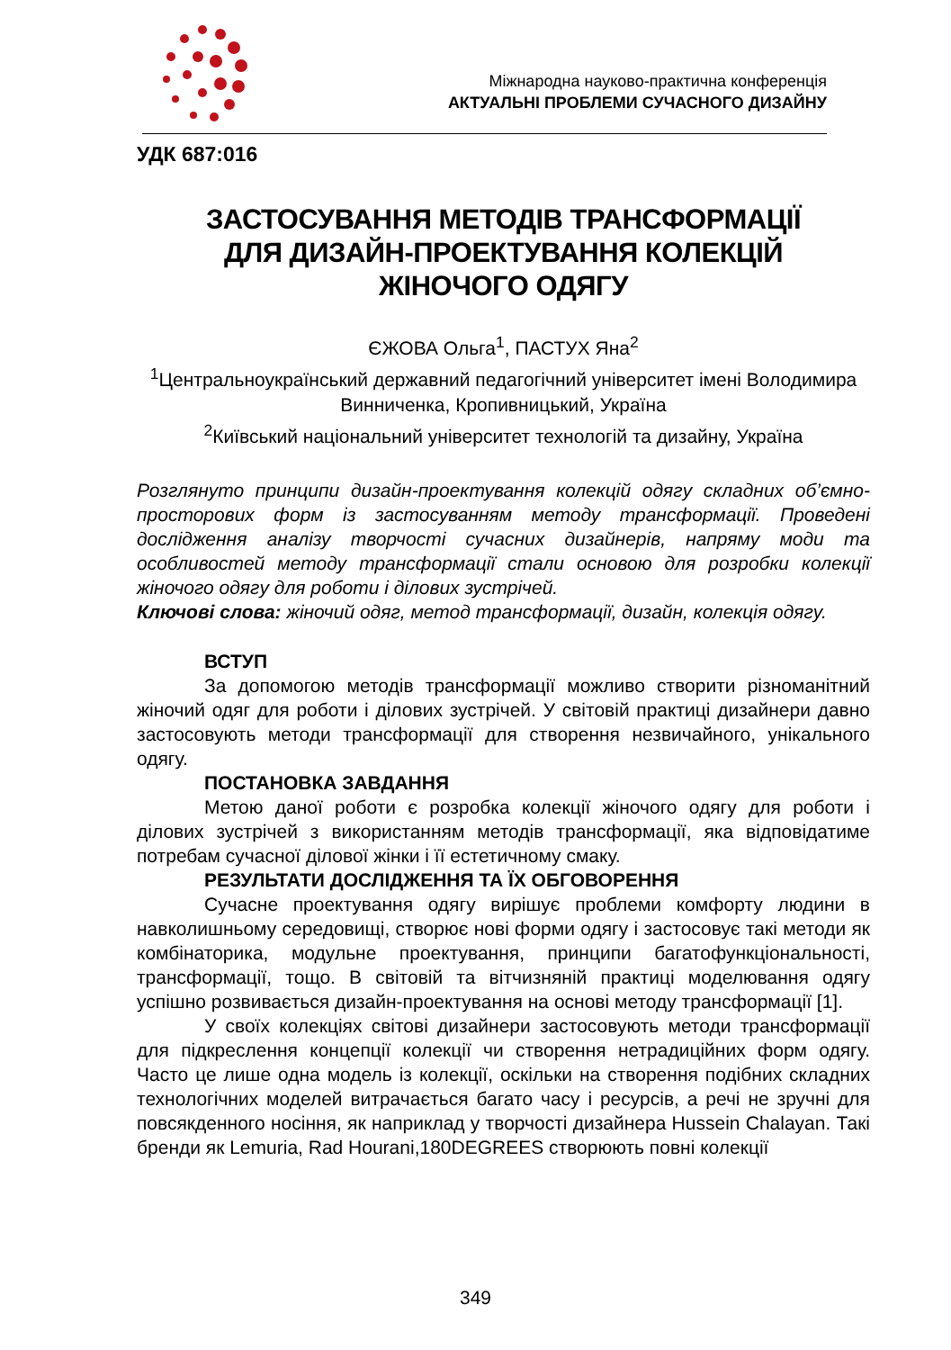Міжнародна науково-практична конференція
АКТУАЛЬНІ ПРОБЛЕМИ СУЧАСНОГО ДИЗАЙНУ
УДК 687:016
ЗАСТОСУВАННЯ МЕТОДІВ ТРАНСФОРМАЦІЇ
ДЛЯ ДИЗАЙН-ПРОЕКТУВАННЯ КОЛЕКЦІЙ
ЖІНОЧОГО ОДЯГУ
ЄЖОВА Ольга<sup>1</sup>, ПАСТУХ Яна<sup>2</sup>
<sup>1</sup> Центральноукраїнський державний педагогічний університет імені Володимира Винниченка, Кропивницький, Україна
<sup>2</sup> Київський національний університет технологій та дизайну, Україна
Розглянуто принципи дизайн-проектування колекцій одягу складних об’ємно-просторових форм із застосуванням методу трансформації. Проведені дослідження аналізу творчості сучасних дизайнерів, напряму моди та особливостей методу трансформації стали основою для розробки колекції жіночого одягу для роботи і ділових зустрічей.
Ключові слова: жіночий одяг, метод трансформації, дизайн, колекція одягу.
ВСТУП
За допомогою методів трансформації можливо створити різноманітний жіночий одяг для роботи і ділових зустрічей. У світовій практиці дизайнери давно застосовують методи трансформації для створення незвичайного, унікального одягу.
ПОСТАНОВКА ЗАВДАННЯ
Метою даної роботи є розробка колекції жіночого одягу для роботи і ділових зустрічей з використанням методів трансформації, яка відповідатиме потребам сучасної ділової жінки і її естетичному смаку.
РЕЗУЛЬТАТИ ДОСЛІДЖЕННЯ ТА ЇХ ОБГОВОРЕННЯ
Сучасне проектування одягу вирішує проблеми комфорту людини в навколишньому середовищі, створює нові форми одягу і застосовує такі методи як комбінаторика, модульне проектування, принципи багатофункціональності, трансформації, тощо. В світовій та вітчизняній практиці моделювання одягу успішно розвивається дизайн-проектування на основі методу трансформації [1].
У своїх колекціях світові дизайнери застосовують методи трансформації для підкреслення концепції колекції чи створення нетрадиційних форм одягу. Часто це лише одна модель із колекції, оскільки на створення подібних складних технологічних моделей витрачається багато часу і ресурсів, а речі не зручні для повсякденного носіння, як наприклад у творчості дизайнера Hussein Chalayan. Такі бренди як Lemuria, Rad Hourani,180DEGREES створюють повні колекції
349